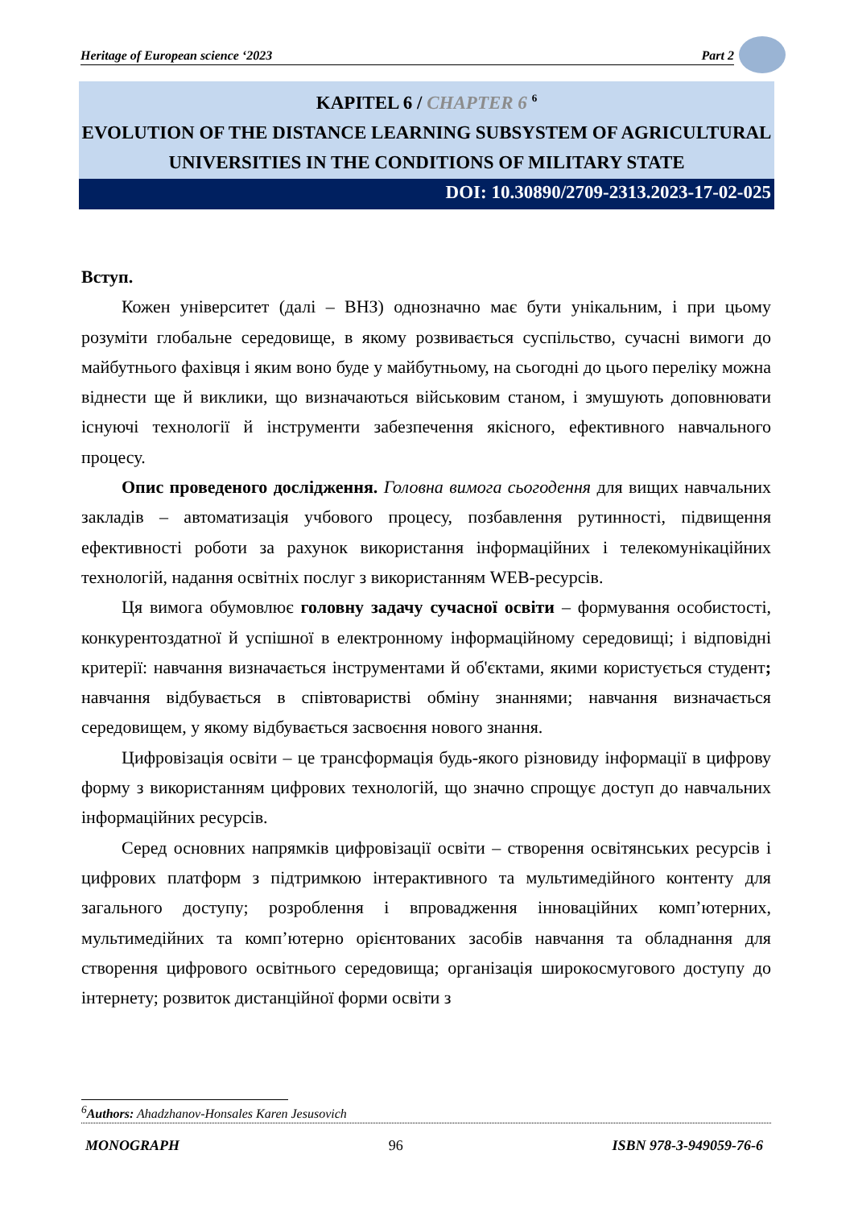Heritage of European science ‘2023 Part 2
KAPITEL 6 / CHAPTER 6 <sup>6</sup>
EVOLUTION OF THE DISTANCE LEARNING SUBSYSTEM OF AGRICULTURAL UNIVERSITIES IN THE CONDITIONS OF MILITARY STATE
DOI: 10.30890/2709-2313.2023-17-02-025
Вступ.
Кожен університет (далі – ВНЗ) однозначно має бути унікальним, і при цьому розуміти глобальне середовище, в якому розвивається суспільство, сучасні вимоги до майбутнього фахівця і яким воно буде у майбутньому, на сьогодні до цього переліку можна віднести ще й виклики, що визначаються військовим станом, і змушують доповнювати існуючі технології й інструменти забезпечення якісного, ефективного навчального процесу.
Опис проведеного дослідження. Головна вимога сьогодення для вищих навчальних закладів – автоматизація учбового процесу, позбавлення рутинності, підвищення ефективності роботи за рахунок використання інформаційних і телекомунікаційних технологій, надання освітніх послуг з використанням WEB-ресурсів.
Ця вимога обумовлює головну задачу сучасної освіти – формування особистості, конкурентоздатної й успішної в електронному інформаційному середовищі; і відповідні критерії: навчання визначається інструментами й об'єктами, якими користується студент; навчання відбувається в співтоваристві обміну знаннями; навчання визначається середовищем, у якому відбувається засвоєння нового знання.
Цифровізація освіти – це трансформація будь-якого різновиду інформації в цифрову форму з використанням цифрових технологій, що значно спрощує доступ до навчальних інформаційних ресурсів.
Серед основних напрямків цифровізації освіти – створення освітянських ресурсів і цифрових платформ з підтримкою інтерактивного та мультимедійного контенту для загального доступу; розроблення і впровадження інноваційних комп’ютерних, мультимедійних та комп’ютерно орієнтованих засобів навчання та обладнання для створення цифрового освітнього середовища; організація широкосмугового доступу до інтернету; розвиток дистанційної форми освіти з
<sup>6</sup> Authors: Ahadzhanov-Honsales Karen Jesusovich
MONOGRAPH 96 ISBN 978-3-949059-76-6